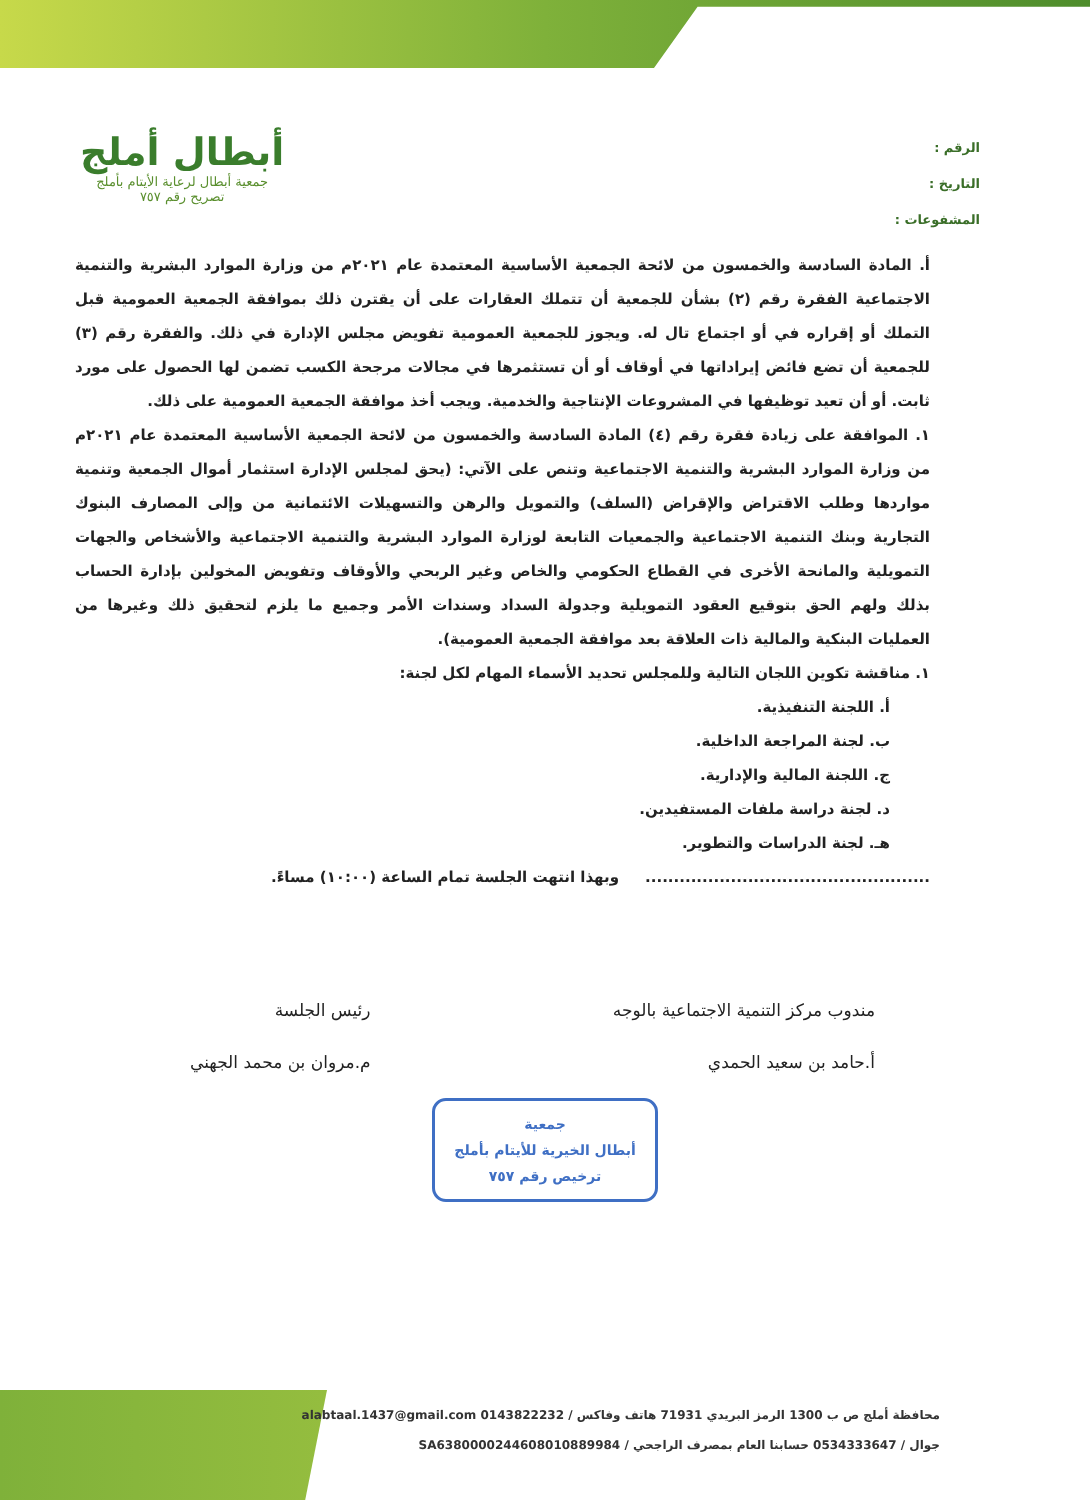الرقم :
التاريخ :
المشفوعات :
أبطال أملج
جمعية أبطال لرعاية الأيتام بأملج
تصريح رقم ٧٥٧
أ. المادة السادسة والخمسون من لائحة الجمعية الأساسية المعتمدة عام ٢٠٢١م من وزارة الموارد البشرية والتنمية الاجتماعية الفقرة رقم (٢) بشأن للجمعية أن تتملك العقارات على أن يقترن ذلك بموافقة الجمعية العمومية قبل التملك أو إقراره في أو اجتماع تال له. ويجوز للجمعية العمومية تفويض مجلس الإدارة في ذلك. والفقرة رقم (٣) للجمعية أن تضع فائض إيراداتها في أوقاف أو أن تستثمرها في مجالات مرجحة الكسب تضمن لها الحصول على مورد ثابت. أو أن تعيد توظيفها في المشروعات الإنتاجية والخدمية. ويجب أخذ موافقة الجمعية العمومية على ذلك.
١. الموافقة على زيادة فقرة رقم (٤) المادة السادسة والخمسون من لائحة الجمعية الأساسية المعتمدة عام ٢٠٢١م من وزارة الموارد البشرية والتنمية الاجتماعية وتنص على الآتي: (يحق لمجلس الإدارة استثمار أموال الجمعية وتنمية مواردها وطلب الاقتراض والإقراض (السلف) والتمويل والرهن والتسهيلات الائتمانية من وإلى المصارف البنوك التجارية وبنك التنمية الاجتماعية والجمعيات التابعة لوزارة الموارد البشرية والتنمية الاجتماعية والأشخاص والجهات التمويلية والمانحة الأخرى في القطاع الحكومي والخاص وغير الربحي والأوقاف وتفويض المخولين بإدارة الحساب بذلك ولهم الحق بتوقيع العقود التمويلية وجدولة السداد وسندات الأمر وجميع ما يلزم لتحقيق ذلك وغيرها من العمليات البنكية والمالية ذات العلاقة بعد موافقة الجمعية العمومية).
١. مناقشة تكوين اللجان التالية وللمجلس تحديد الأسماء المهام لكل لجنة:
أ. اللجنة التنفيذية.
ب. لجنة المراجعة الداخلية.
ج. اللجنة المالية والإدارية.
د. لجنة دراسة ملفات المستفيدين.
هـ. لجنة الدراسات والتطوير.
.................................................. وبهذا انتهت الجلسة تمام الساعة (١٠:٠٠) مساءً.
مندوب مركز التنمية الاجتماعية بالوجه
أ.حامد بن سعيد الحمدي
رئيس الجلسة
م.مروان بن محمد الجهني
جمعية
أبطال الخيرية للأيتام بأملج
ترخيص رقم ٧٥٧
محافظة أملج ص ب 1300 الرمز البريدي 71931 هاتف وفاكس / 0143822232 alabtaal.1437@gmail.com
جوال / 0534333647 حسابنا العام بمصرف الراجحي / SA6380000244608010889984